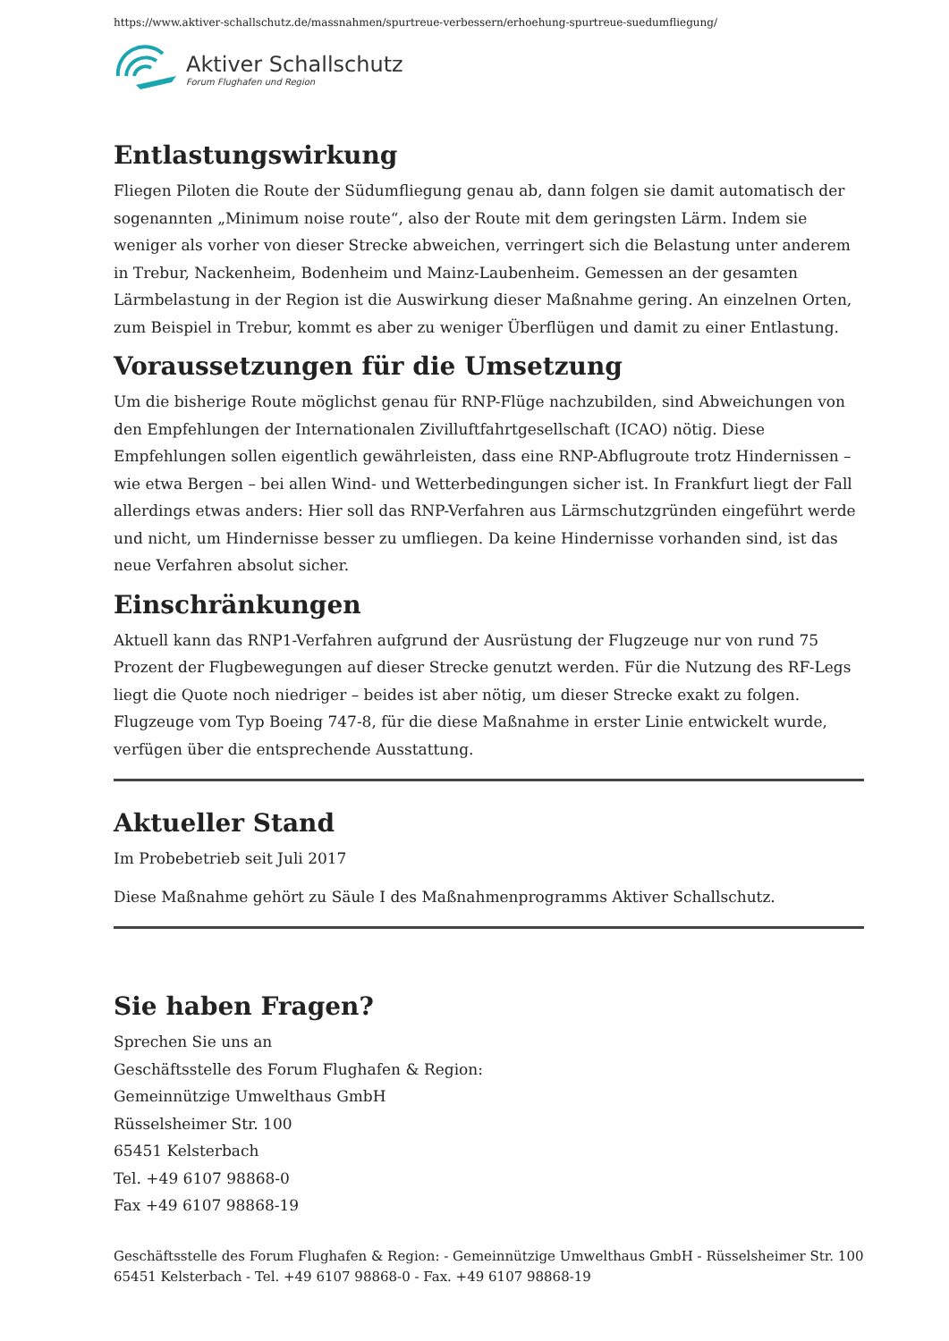https://www.aktiver-schallschutz.de/massnahmen/spurtreue-verbessern/erhoehung-spurtreue-suedumfliegung/
Aktiver Schallschutz
Forum Flughafen und Region
Entlastungswirkung
Fliegen Piloten die Route der Südumfliegung genau ab, dann folgen sie damit automatisch der sogenannten „Minimum noise route“, also der Route mit dem geringsten Lärm. Indem sie weniger als vorher von dieser Strecke abweichen, verringert sich die Belastung unter anderem in Trebur, Nackenheim, Bodenheim und Mainz-Laubenheim. Gemessen an der gesamten Lärmbelastung in der Region ist die Auswirkung dieser Maßnahme gering. An einzelnen Orten, zum Beispiel in Trebur, kommt es aber zu weniger Überflügen und damit zu einer Entlastung.
Voraussetzungen für die Umsetzung
Um die bisherige Route möglichst genau für RNP-Flüge nachzubilden, sind Abweichungen von den Empfehlungen der Internationalen Zivilluftfahrtgesellschaft (ICAO) nötig. Diese Empfehlungen sollen eigentlich gewährleisten, dass eine RNP-Abflugroute trotz Hindernissen – wie etwa Bergen – bei allen Wind- und Wetterbedingungen sicher ist. In Frankfurt liegt der Fall allerdings etwas anders: Hier soll das RNP-Verfahren aus Lärmschutzgründen eingeführt werde und nicht, um Hindernisse besser zu umfliegen. Da keine Hindernisse vorhanden sind, ist das neue Verfahren absolut sicher.
Einschränkungen
Aktuell kann das RNP1-Verfahren aufgrund der Ausrüstung der Flugzeuge nur von rund 75 Prozent der Flugbewegungen auf dieser Strecke genutzt werden. Für die Nutzung des RF-Legs liegt die Quote noch niedriger – beides ist aber nötig, um dieser Strecke exakt zu folgen. Flugzeuge vom Typ Boeing 747-8, für die diese Maßnahme in erster Linie entwickelt wurde, verfügen über die entsprechende Ausstattung.
Aktueller Stand
Im Probebetrieb seit Juli 2017
Diese Maßnahme gehört zu Säule I des Maßnahmenprogramms Aktiver Schallschutz.
Sie haben Fragen?
Sprechen Sie uns an
Geschäftsstelle des Forum Flughafen & Region:
Gemeinnützige Umwelthaus GmbH
Rüsselsheimer Str. 100
65451 Kelsterbach
Tel. +49 6107 98868-0
Fax +49 6107 98868-19
Geschäftsstelle des Forum Flughafen & Region: - Gemeinnützige Umwelthaus GmbH - Rüsselsheimer Str. 100
65451 Kelsterbach - Tel. +49 6107 98868-0 - Fax. +49 6107 98868-19